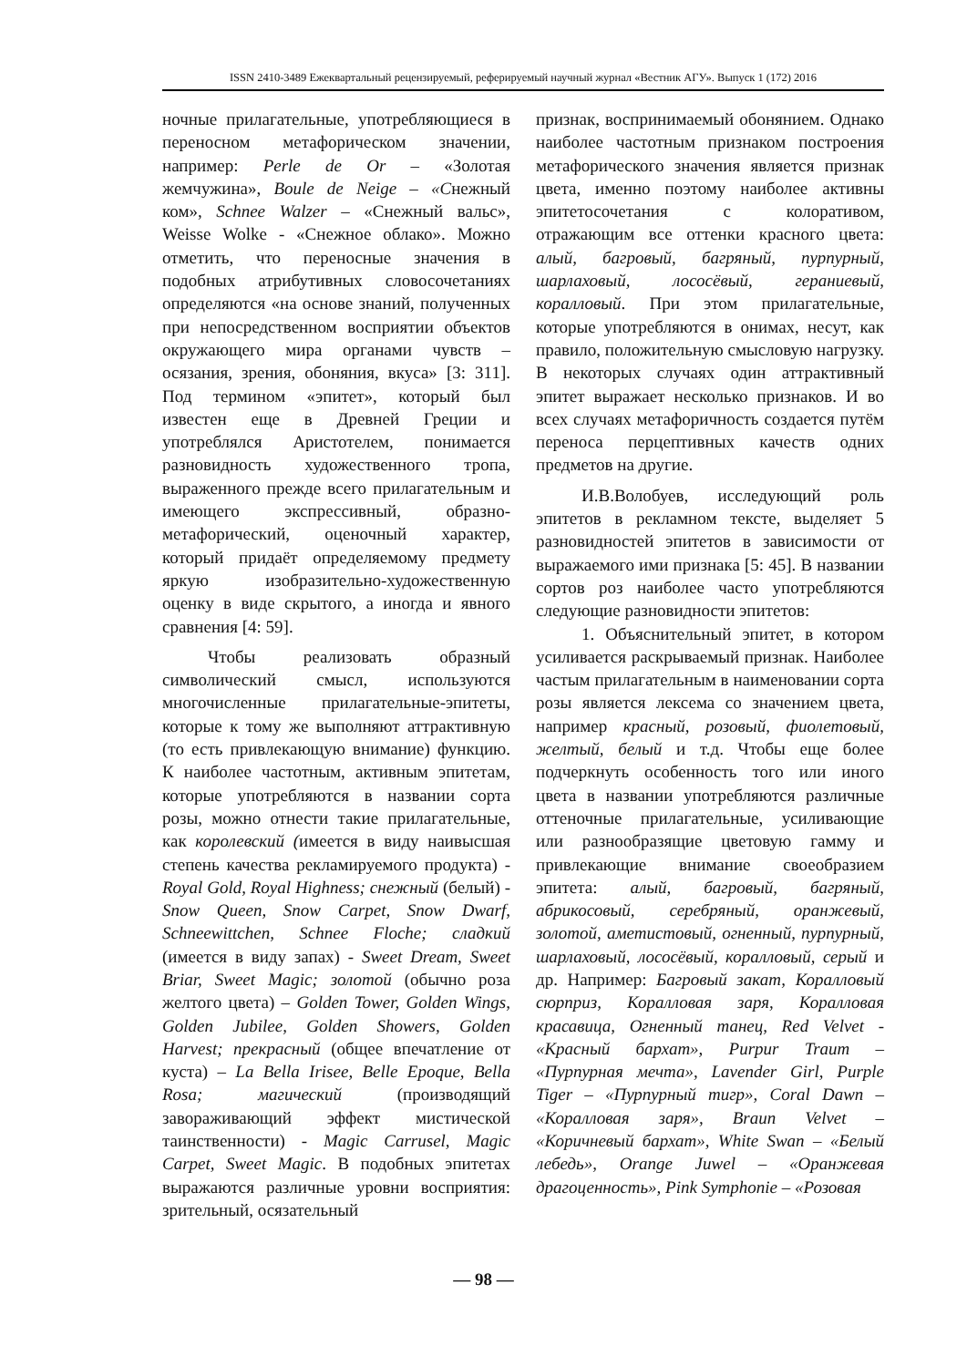ISSN 2410-3489 Ежеквартальный рецензируемый, реферируемый научный журнал «Вестник АГУ». Выпуск 1 (172) 2016
ночные прилагательные, употребляющиеся в переносном метафорическом значении, например: Perle de Or – «Золотая жемчужина», Boule de Neige – «Снежный ком», Schnee Walzer – «Снежный вальс», Weisse Wolke - «Снежное облако». Можно отметить, что переносные значения в подобных атрибутивных словосочетаниях определяются «на основе знаний, полученных при непосредственном восприятии объектов окружающего мира органами чувств – осязания, зрения, обоняния, вкуса» [3: 311]. Под термином «эпитет», который был известен еще в Древней Греции и употреблялся Аристотелем, понимается разновидность художественного тропа, выраженного прежде всего прилагательным и имеющего экспрессивный, образно-метафорический, оценочный характер, который придаёт определяемому предмету яркую изобразительно-художественную оценку в виде скрытого, а иногда и явного сравнения [4: 59].
Чтобы реализовать образный символический смысл, используются многочисленные прилагательные-эпитеты, которые к тому же выполняют аттрактивную (то есть привлекающую внимание) функцию. К наиболее частотным, активным эпитетам, которые употребляются в названии сорта розы, можно отнести такие прилагательные, как королевский (имеется в виду наивысшая степень качества рекламируемого продукта) - Royal Gold, Royal Highness; снежный (белый) - Snow Queen, Snow Carpet, Snow Dwarf, Schneewittchen, Schnee Floche; сладкий (имеется в виду запах) - Sweet Dream, Sweet Briar, Sweet Magic; золотой (обычно роза желтого цвета) – Golden Tower, Golden Wings, Golden Jubilee, Golden Showers, Golden Harvest; прекрасный (общее впечатление от куста) – La Bella Irisee, Belle Epoque, Bella Rosa; магический (производящий завораживающий эффект мистической таинственности) - Magic Carrusel, Magic Carpet, Sweet Magic. В подобных эпитетах выражаются различные уровни восприятия: зрительный, осязательный
признак, воспринимаемый обонянием. Однако наиболее частотным признаком построения метафорического значения является признак цвета, именно поэтому наиболее активны эпитетосочетания с колоративом, отражающим все оттенки красного цвета: алый, багровый, багряный, пурпурный, шарлаховый, лососёвый, гераниевый, коралловый. При этом прилагательные, которые употребляются в онимах, несут, как правило, положительную смысловую нагрузку. В некоторых случаях один аттрактивный эпитет выражает несколько признаков. И во всех случаях метафоричность создается путём переноса перцептивных качеств одних предметов на другие.
И.В.Волобуев, исследующий роль эпитетов в рекламном тексте, выделяет 5 разновидностей эпитетов в зависимости от выражаемого ими признака [5: 45]. В названии сортов роз наиболее часто употребляются следующие разновидности эпитетов:
1. Объяснительный эпитет, в котором усиливается раскрываемый признак. Наиболее частым прилагательным в наименовании сорта розы является лексема со значением цвета, например красный, розовый, фиолетовый, желтый, белый и т.д. Чтобы еще более подчеркнуть особенность того или иного цвета в названии употребляются различные оттеночные прилагательные, усиливающие или разнообразящие цветовую гамму и привлекающие внимание своеобразием эпитета: алый, багровый, багряный, абрикосовый, серебряный, оранжевый, золотой, аметистовый, огненный, пурпурный, шарлаховый, лососёвый, коралловый, серый и др. Например: Багровый закат, Коралловый сюрприз, Коралловая заря, Коралловая красавица, Огненный танец, Red Velvet - «Красный бархат», Purpur Traum – «Пурпурная мечта», Lavender Girl, Purple Tiger – «Пурпурный тигр», Coral Dawn – «Коралловая заря», Braun Velvet – «Коричневый бархат», White Swan – «Белый лебедь», Orange Juwel – «Оранжевая драгоценность», Pink Symphonie – «Розовая
— 98 —